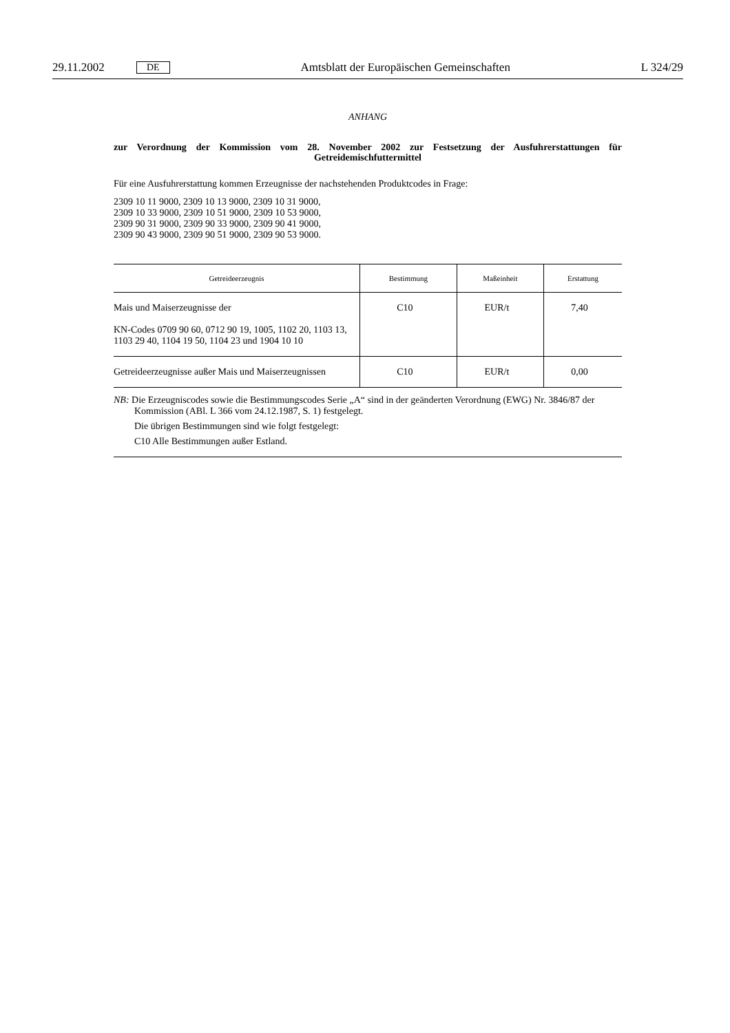29.11.2002 DE Amtsblatt der Europäischen Gemeinschaften L 324/29
ANHANG
zur Verordnung der Kommission vom 28. November 2002 zur Festsetzung der Ausfuhrerstattungen für Getreidemischfuttermittel
Für eine Ausfuhrerstattung kommen Erzeugnisse der nachstehenden Produktcodes in Frage:
2309 10 11 9000, 2309 10 13 9000, 2309 10 31 9000,
2309 10 33 9000, 2309 10 51 9000, 2309 10 53 9000,
2309 90 31 9000, 2309 90 33 9000, 2309 90 41 9000,
2309 90 43 9000, 2309 90 51 9000, 2309 90 53 9000.
| Getreideerzeugnis | Bestimmung | Maßeinheit | Erstattung |
| --- | --- | --- | --- |
| Mais und Maiserzeugnisse der KN-Codes 0709 90 60, 0712 90 19, 1005, 1102 20, 1103 13, 1103 29 40, 1104 19 50, 1104 23 und 1904 10 10 | C10 | EUR/t | 7,40 |
| Getreideerzeugnisse außer Mais und Maiserzeugnissen | C10 | EUR/t | 0,00 |
NB: Die Erzeugniscodes sowie die Bestimmungscodes Serie „A“ sind in der geänderten Verordnung (EWG) Nr. 3846/87 der Kommission (ABl. L 366 vom 24.12.1987, S. 1) festgelegt.
Die übrigen Bestimmungen sind wie folgt festgelegt:
C10 Alle Bestimmungen außer Estland.